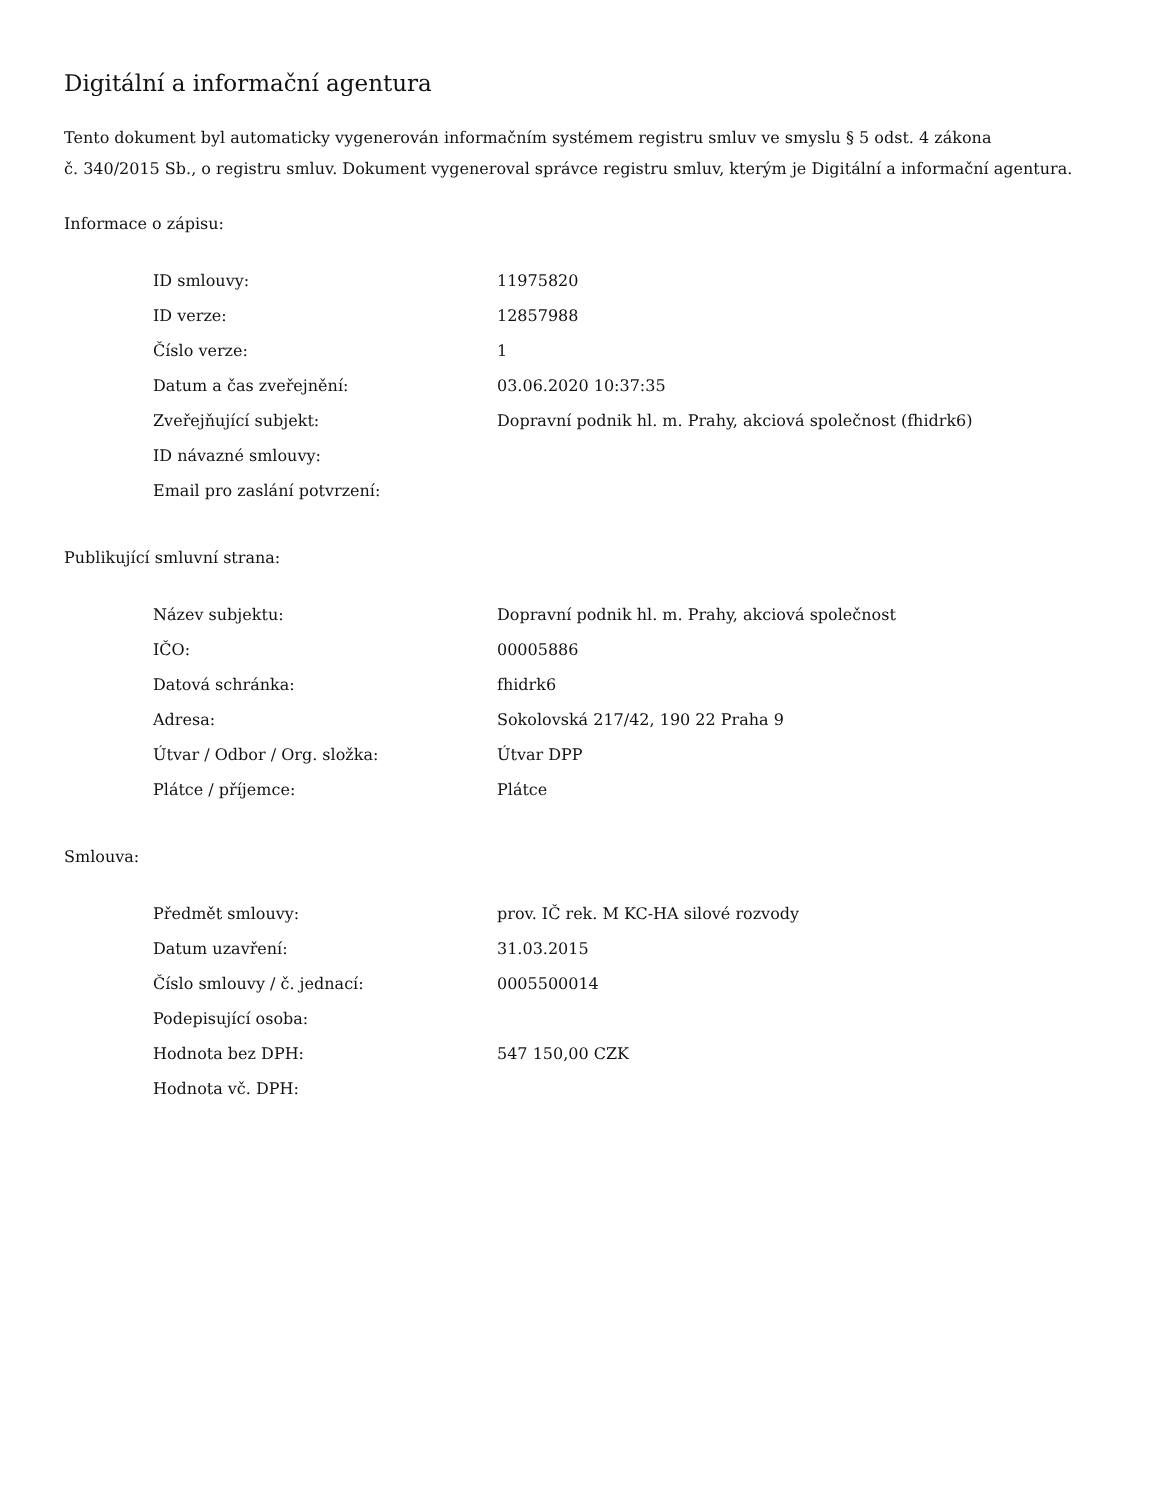Digitální a informační agentura
Tento dokument byl automaticky vygenerován informačním systémem registru smluv ve smyslu § 5 odst. 4 zákona
č. 340/2015 Sb., o registru smluv. Dokument vygeneroval správce registru smluv, kterým je Digitální a informační agentura.
Informace o zápisu:
| ID smlouvy: | 11975820 |
| ID verze: | 12857988 |
| Číslo verze: | 1 |
| Datum a čas zveřejnění: | 03.06.2020 10:37:35 |
| Zveřejňující subjekt: | Dopravní podnik hl. m. Prahy, akciová společnost (fhidrk6) |
| ID návazné smlouvy: | |
| Email pro zaslání potvrzení: | |
Publikující smluvní strana:
| Název subjektu: | Dopravní podnik hl. m. Prahy, akciová společnost |
| IČO: | 00005886 |
| Datová schránka: | fhidrk6 |
| Adresa: | Sokolovská 217/42, 190 22 Praha 9 |
| Útvar / Odbor / Org. složka: | Útvar DPP |
| Plátce / příjemce: | Plátce |
Smlouva:
| Předmět smlouvy: | prov. IČ rek. M KC-HA silové rozvody |
| Datum uzavření: | 31.03.2015 |
| Číslo smlouvy / č. jednací: | 0005500014 |
| Podepisující osoba: | |
| Hodnota bez DPH: | 547 150,00 CZK |
| Hodnota vč. DPH: | |